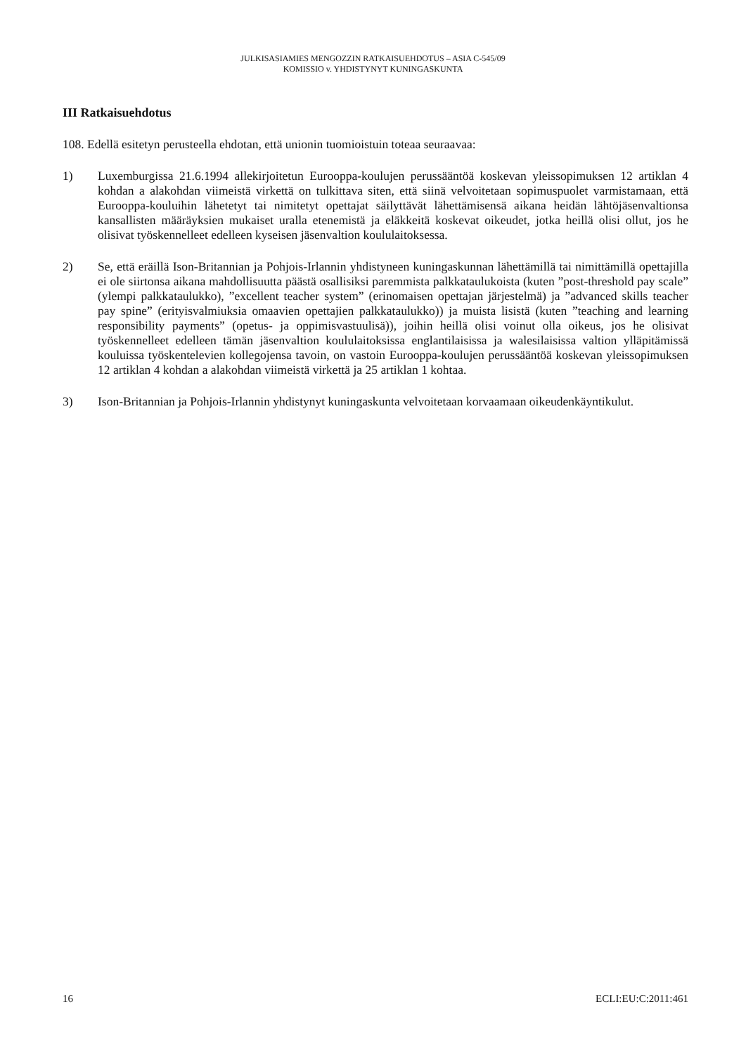JULKISASIAMIES MENGOZZIN RATKAISUEHDOTUS – ASIA C-545/09
KOMISSIO v. YHDISTYNYT KUNINGASKUNTA
III Ratkaisuehdotus
108. Edellä esitetyn perusteella ehdotan, että unionin tuomioistuin toteaa seuraavaa:
1) Luxemburgissa 21.6.1994 allekirjoitetun Eurooppa-koulujen perussääntöä koskevan yleissopimuksen 12 artiklan 4 kohdan a alakohdan viimeistä virkettä on tulkittava siten, että siinä velvoitetaan sopimuspuolet varmistamaan, että Eurooppa-kouluihin lähetetyt tai nimitetyt opettajat säilyttävät lähettämisensä aikana heidän lähtöjäsenvaltionsa kansallisten määräyksien mukaiset uralla etenemistä ja eläkkeitä koskevat oikeudet, jotka heillä olisi ollut, jos he olisivat työskennelleet edelleen kyseisen jäsenvaltion koululaitoksessa.
2) Se, että eräillä Ison-Britannian ja Pohjois-Irlannin yhdistyneen kuningaskunnan lähettämillä tai nimittämillä opettajilla ei ole siirtonsa aikana mahdollisuutta päästä osallisiksi paremmista palkkataulukoista (kuten ”post-threshold pay scale” (ylempi palkkataulukko), ”excellent teacher system” (erinomaisen opettajan järjestelmä) ja ”advanced skills teacher pay spine” (erityisvalmiuksia omaavien opettajien palkkataulukko)) ja muista lisistä (kuten ”teaching and learning responsibility payments” (opetus- ja oppimisvastuulisä)), joihin heillä olisi voinut olla oikeus, jos he olisivat työskennelleet edelleen tämän jäsenvaltion koululaitoksissa englantilaisissa ja walesilaisissa valtion ylläpitämissä kouluissa työskentelevien kollegojensa tavoin, on vastoin Eurooppa-koulujen perussääntöä koskevan yleissopimuksen 12 artiklan 4 kohdan a alakohdan viimeistä virkettä ja 25 artiklan 1 kohtaa.
3) Ison-Britannian ja Pohjois-Irlannin yhdistynyt kuningaskunta velvoitetaan korvaamaan oikeudenkäyntikulut.
16 ECLI:EU:C:2011:461